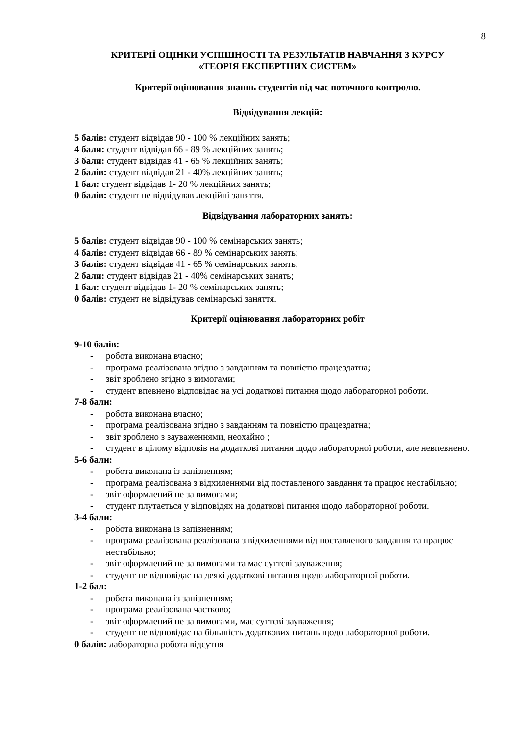8
КРИТЕРІЇ ОЦІНКИ УСПІШНОСТІ ТА РЕЗУЛЬТАТІВ НАВЧАННЯ З КУРСУ
«ТЕОРІЯ ЕКСПЕРТНИХ СИСТЕМ»
Критерії оцінювання знаннь студентів під час поточного контролю.
Відвідування лекцій:
5 балів: студент відвідав 90 - 100 % лекційних занять;
4 бали: студент відвідав 66 - 89 % лекційних занять;
3 бали: студент відвідав 41 - 65 % лекційних занять;
2 балів: студент відвідав 21 - 40% лекційних занять;
1 бал: студент відвідав 1- 20 % лекційних занять;
0 балів: студент не відвідував лекційні заняття.
Відвідування лабораторних занять:
5 балів: студент відвідав 90 - 100 % семінарських занять;
4 балів: студент відвідав 66 - 89 % семінарських занять;
3 балів: студент відвідав 41 - 65 % семінарських занять;
2 бали: студент відвідав 21 - 40% семінарських занять;
1 бал: студент відвідав 1- 20 % семінарських занять;
0 балів: студент не відвідував семінарські заняття.
Критерії оцінювання лабораторних робіт
9-10 балів:
- робота виконана вчасно;
- програма реалізована згідно з завданням та повністю працездатна;
- звіт зроблено згідно з вимогами;
- студент впевнено відповідає на усі додаткові питання щодо лабораторної роботи.
7-8 бали:
- робота виконана вчасно;
- програма реалізована згідно з завданням та повністю працездатна;
- звіт зроблено з зауваженнями, неохайно ;
- студент в цілому відповів на додаткові питання щодо лабораторної роботи, але невпевнено.
5-6 бали:
- робота виконана із запізненням;
- програма реалізована з відхиленнями від поставленого завдання та працює нестабільно;
- звіт оформлений не за вимогами;
- студент плутається у відповідях на додаткові питання щодо лабораторної роботи.
3-4 бали:
- робота виконана із запізненням;
- програма реалізована реалізована з відхиленнями від поставленого завдання та працює нестабільно;
- звіт оформлений не за вимогами та має суттєві зауваження;
- студент не відповідає на деякі додаткові питання щодо лабораторної роботи.
1-2 бал:
- робота виконана із запізненням;
- програма реалізована частково;
- звіт оформлений не за вимогами, має суттєві зауваження;
- студент не відповідає на більшість додаткових питань щодо лабораторної роботи.
0 балів: лабораторна робота відсутня